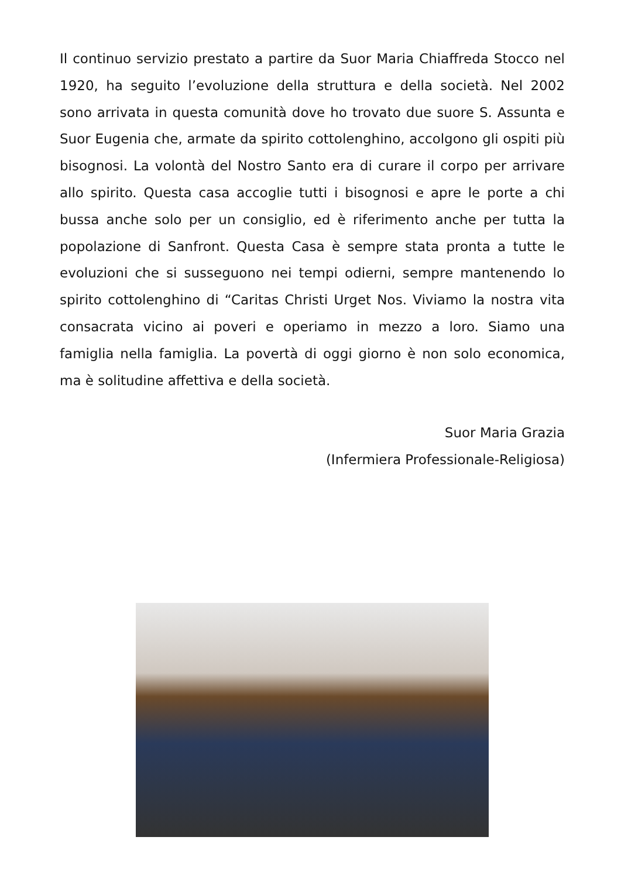Il continuo servizio prestato a partire da Suor Maria Chiaffreda Stocco nel 1920, ha seguito l’evoluzione della struttura e della società. Nel 2002 sono arrivata in questa comunità dove ho trovato due suore S. Assunta e Suor Eugenia che, armate da spirito cottolenghino, accolgono gli ospiti più bisognosi. La volontà del Nostro Santo era di curare il corpo per arrivare allo spirito. Questa casa accoglie tutti i bisognosi e apre le porte a chi bussa anche solo per un consiglio, ed è riferimento anche per tutta la popolazione di Sanfront. Questa Casa è sempre stata pronta a tutte le evoluzioni che si susseguono nei tempi odierni, sempre mantenendo lo spirito cottolenghino di “Caritas Christi Urget Nos. Viviamo la nostra vita consacrata vicino ai poveri e operiamo in mezzo a loro. Siamo una famiglia nella famiglia. La povertà di oggi giorno è non solo economica, ma è solitudine affettiva e della società.
Suor Maria Grazia
(Infermiera Professionale-Religiosa)